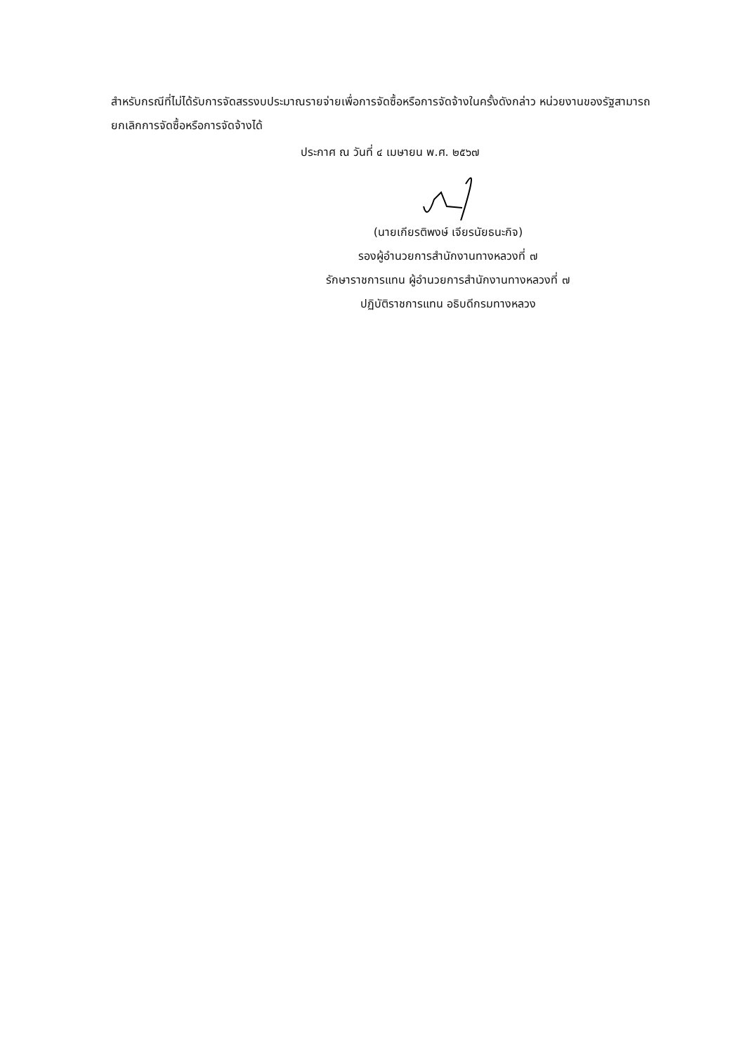สำหรับกรณีที่ไม่ได้รับการจัดสรรงบประมาณรายจ่ายเพื่อการจัดซื้อหรือการจัดจ้างในครั้งดังกล่าว หน่วยงานของรัฐสามารถยกเลิกการจัดซื้อหรือการจัดจ้างได้
ประกาศ ณ วันที่ ๔ เมษายน พ.ศ. ๒๕๖๗
(นายเกียรติพงษ์ เจียรนัยธนะกิจ)
รองผู้อำนวยการสำนักงานทางหลวงที่ ๗
รักษาราชการแทน ผู้อำนวยการสำนักงานทางหลวงที่ ๗
ปฏิบัติราชการแทน อธิบดีกรมทางหลวง